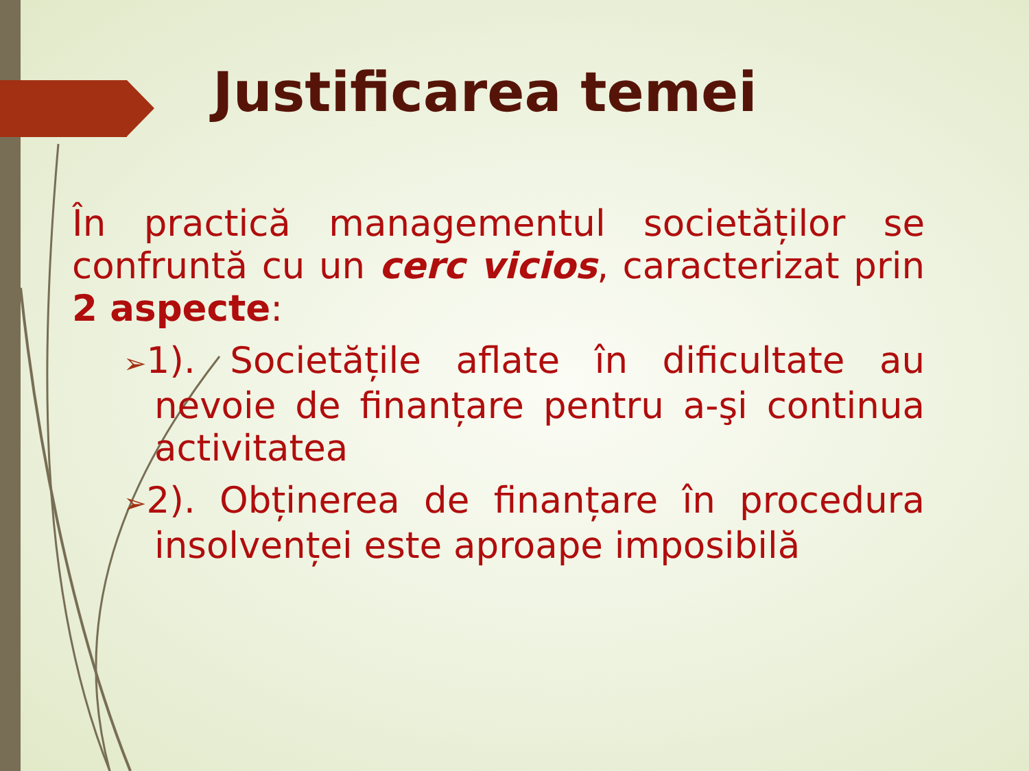Justificarea temei
În practică managementul societăților se confruntă cu un cerc vicios, caracterizat prin 2 aspecte:
➢1). Societățile aflate în dificultate au nevoie de finanțare pentru a-şi continua activitatea
➢2). Obținerea de finanțare în procedura insolvenței este aproape imposibilă